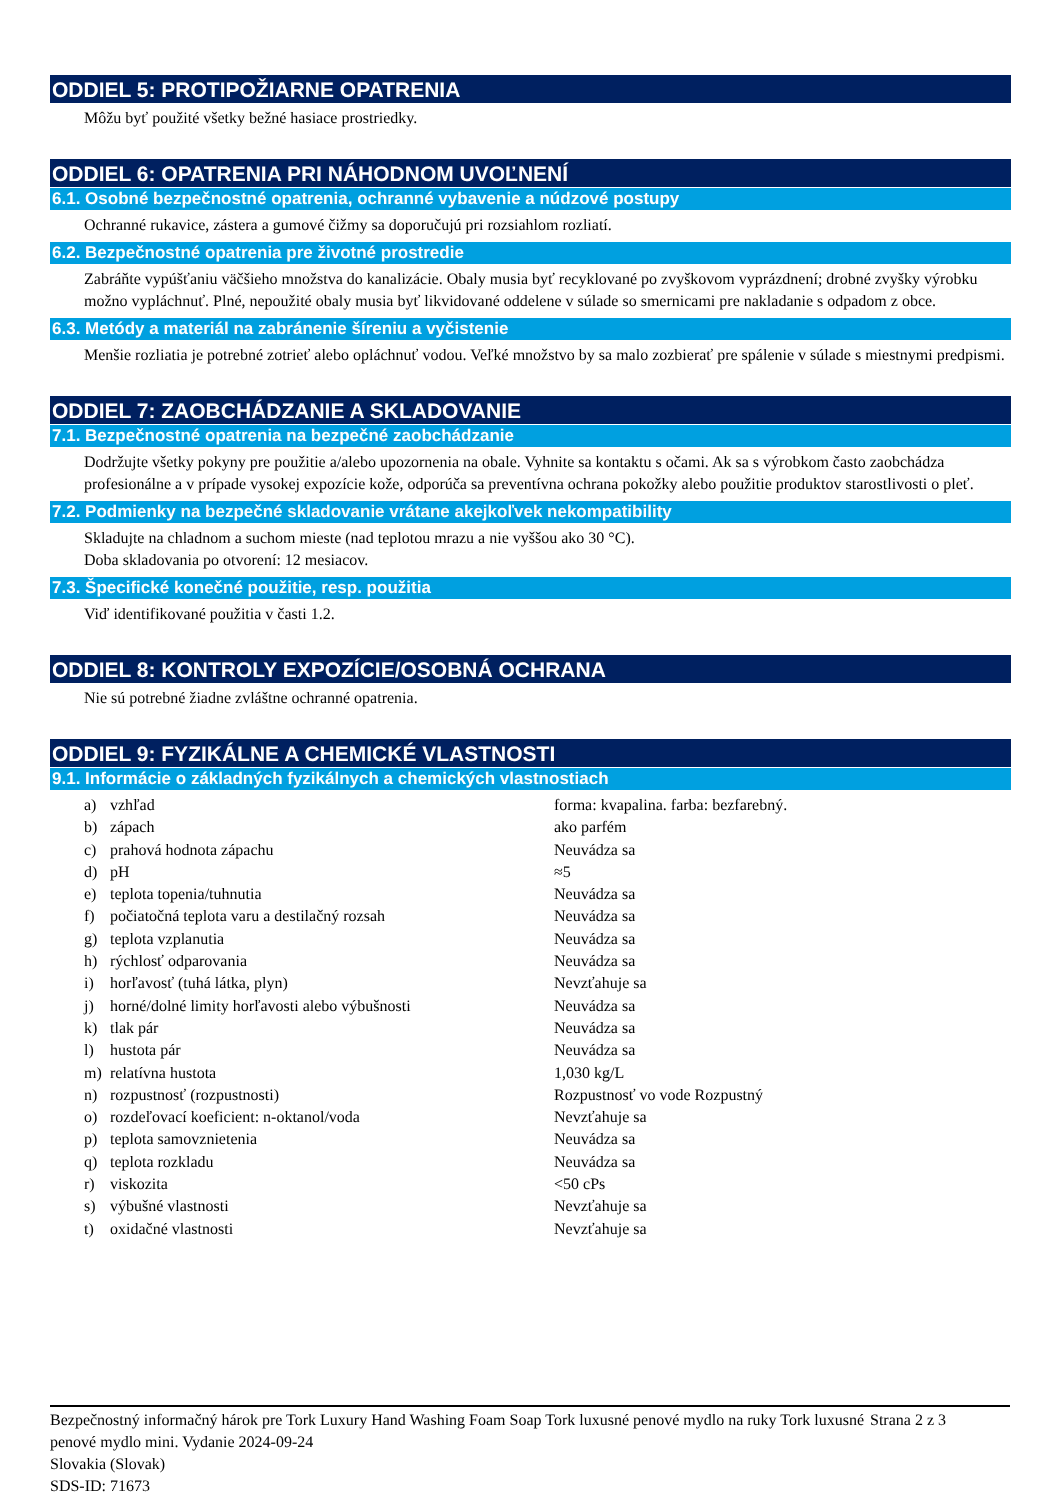ODDIEL 5: PROTIPOŽIARNE OPATRENIA
Môžu byť použité všetky bežné hasiace prostriedky.
ODDIEL 6: OPATRENIA PRI NÁHODNOM UVOĽNENÍ
6.1. Osobné bezpečnostné opatrenia, ochranné vybavenie a núdzové postupy
Ochranné rukavice, zástera a gumové čižmy sa doporučujú pri rozsiahlom rozliatí.
6.2. Bezpečnostné opatrenia pre životné prostredie
Zabráňte vypúšťaniu väčšieho množstva do kanalizácie. Obaly musia byť recyklované po zvyškovom vyprázdnení; drobné zvyšky výrobku možno vypláchnuť. Plné, nepoužité obaly musia byť likvidované oddelene v súlade so smernicami pre nakladanie s odpadom z obce.
6.3. Metódy a materiál na zabránenie šíreniu a vyčistenie
Menšie rozliatia je potrebné zotrieť alebo opláchnuť vodou. Veľké množstvo by sa malo zozbierať pre spálenie v súlade s miestnymi predpismi.
ODDIEL 7: ZAOBCHÁDZANIE A SKLADOVANIE
7.1. Bezpečnostné opatrenia na bezpečné zaobchádzanie
Dodržujte všetky pokyny pre použitie a/alebo upozornenia na obale. Vyhnite sa kontaktu s očami. Ak sa s výrobkom často zaobchádza profesionálne a v prípade vysokej expozície kože, odporúča sa preventívna ochrana pokožky alebo použitie produktov starostlivosti o pleť.
7.2. Podmienky na bezpečné skladovanie vrátane akejkoľvek nekompatibility
Skladujte na chladnom a suchom mieste (nad teplotou mrazu a nie vyššou ako 30 °C).
Doba skladovania po otvorení: 12 mesiacov.
7.3. Špecifické konečné použitie, resp. použitia
Viď identifikované použitia v časti 1.2.
ODDIEL 8: KONTROLY EXPOZÍCIE/OSOBNÁ OCHRANA
Nie sú potrebné žiadne zvláštne ochranné opatrenia.
ODDIEL 9: FYZIKÁLNE A CHEMICKÉ VLASTNOSTI
9.1. Informácie o základných fyzikálnych a chemických vlastnostiach
| a) | vzhľad | forma: kvapalina. farba: bezfarebný. |
| b) | zápach | ako parfém |
| c) | prahová hodnota zápachu | Neuvádza sa |
| d) | pH | ≈5 |
| e) | teplota topenia/tuhnutia | Neuvádza sa |
| f) | počiatočná teplota varu a destilačný rozsah | Neuvádza sa |
| g) | teplota vzplanutia | Neuvádza sa |
| h) | rýchlosť odparovania | Neuvádza sa |
| i) | horľavosť (tuhá látka, plyn) | Nevzťahuje sa |
| j) | horné/dolné limity horľavosti alebo výbušnosti | Neuvádza sa |
| k) | tlak pár | Neuvádza sa |
| l) | hustota pár | Neuvádza sa |
| m) | relatívna hustota | 1,030 kg/L |
| n) | rozpustnosť (rozpustnosti) | Rozpustnosť vo vode Rozpustný |
| o) | rozdeľovací koeficient: n-oktanol/voda | Nevzťahuje sa |
| p) | teplota samovznietenia | Neuvádza sa |
| q) | teplota rozkladu | Neuvádza sa |
| r) | viskozita | <50 cPs |
| s) | výbušné vlastnosti | Nevzťahuje sa |
| t) | oxidačné vlastnosti | Nevzťahuje sa |
Bezpečnostný informačný hárok pre Tork Luxury Hand Washing Foam Soap Tork luxusné penové mydlo na ruky Tork luxusné penové mydlo mini. Vydanie 2024-09-24
Slovakia (Slovak)
SDS-ID: 71673
Strana 2 z 3